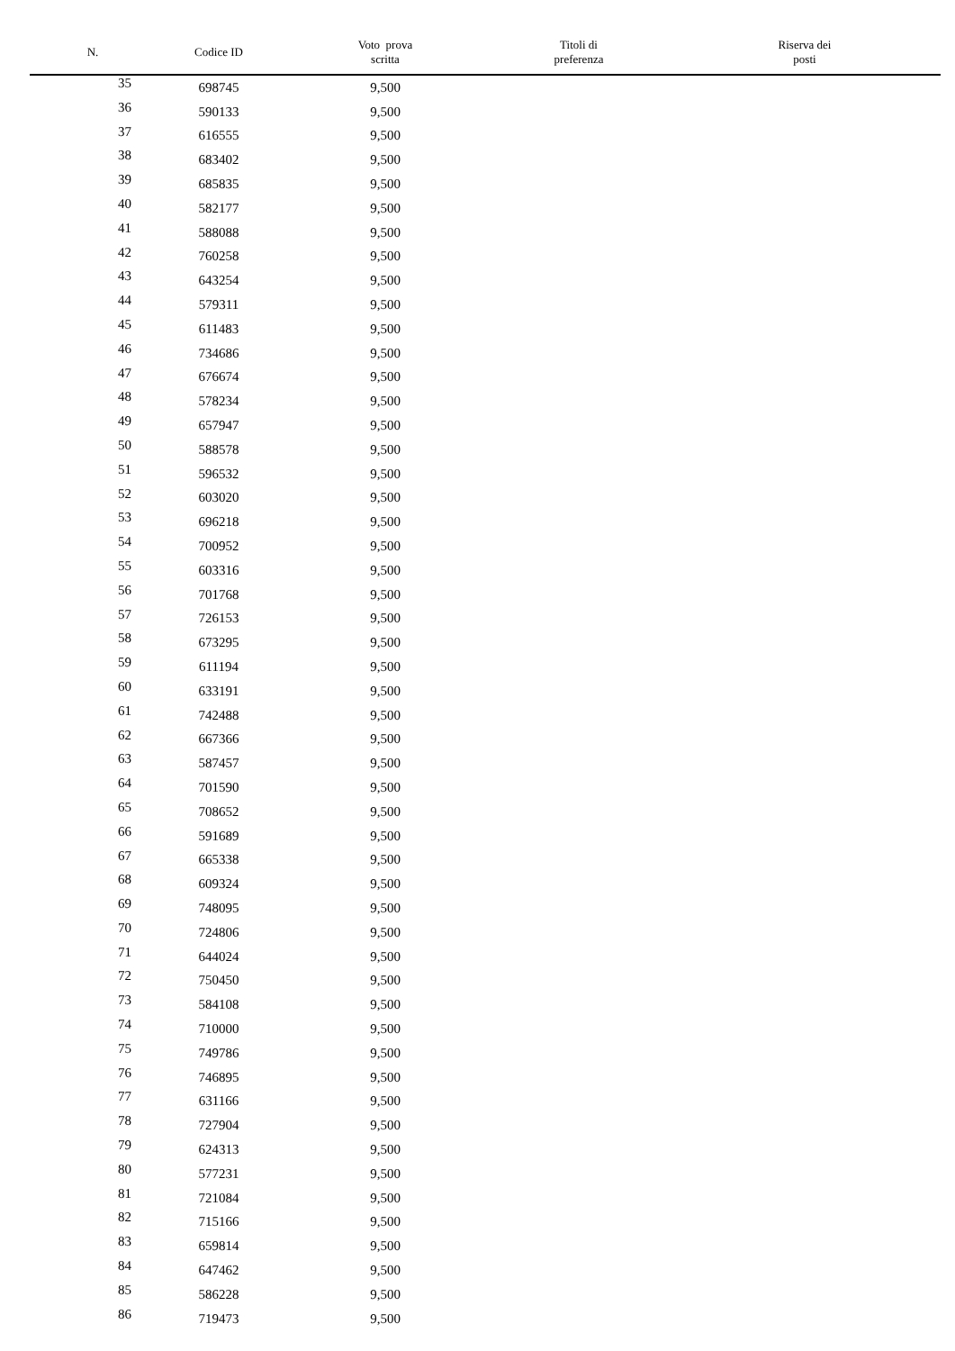| N. | Codice ID | Voto prova scritta | Titoli di preferenza | Riserva dei posti |
| --- | --- | --- | --- | --- |
| 35 | 698745 | 9,500 | | |
| 36 | 590133 | 9,500 | | |
| 37 | 616555 | 9,500 | | |
| 38 | 683402 | 9,500 | | |
| 39 | 685835 | 9,500 | | |
| 40 | 582177 | 9,500 | | |
| 41 | 588088 | 9,500 | | |
| 42 | 760258 | 9,500 | | |
| 43 | 643254 | 9,500 | | |
| 44 | 579311 | 9,500 | | |
| 45 | 611483 | 9,500 | | |
| 46 | 734686 | 9,500 | | |
| 47 | 676674 | 9,500 | | |
| 48 | 578234 | 9,500 | | |
| 49 | 657947 | 9,500 | | |
| 50 | 588578 | 9,500 | | |
| 51 | 596532 | 9,500 | | |
| 52 | 603020 | 9,500 | | |
| 53 | 696218 | 9,500 | | |
| 54 | 700952 | 9,500 | | |
| 55 | 603316 | 9,500 | | |
| 56 | 701768 | 9,500 | | |
| 57 | 726153 | 9,500 | | |
| 58 | 673295 | 9,500 | | |
| 59 | 611194 | 9,500 | | |
| 60 | 633191 | 9,500 | | |
| 61 | 742488 | 9,500 | | |
| 62 | 667366 | 9,500 | | |
| 63 | 587457 | 9,500 | | |
| 64 | 701590 | 9,500 | | |
| 65 | 708652 | 9,500 | | |
| 66 | 591689 | 9,500 | | |
| 67 | 665338 | 9,500 | | |
| 68 | 609324 | 9,500 | | |
| 69 | 748095 | 9,500 | | |
| 70 | 724806 | 9,500 | | |
| 71 | 644024 | 9,500 | | |
| 72 | 750450 | 9,500 | | |
| 73 | 584108 | 9,500 | | |
| 74 | 710000 | 9,500 | | |
| 75 | 749786 | 9,500 | | |
| 76 | 746895 | 9,500 | | |
| 77 | 631166 | 9,500 | | |
| 78 | 727904 | 9,500 | | |
| 79 | 624313 | 9,500 | | |
| 80 | 577231 | 9,500 | | |
| 81 | 721084 | 9,500 | | |
| 82 | 715166 | 9,500 | | |
| 83 | 659814 | 9,500 | | |
| 84 | 647462 | 9,500 | | |
| 85 | 586228 | 9,500 | | |
| 86 | 719473 | 9,500 | | |